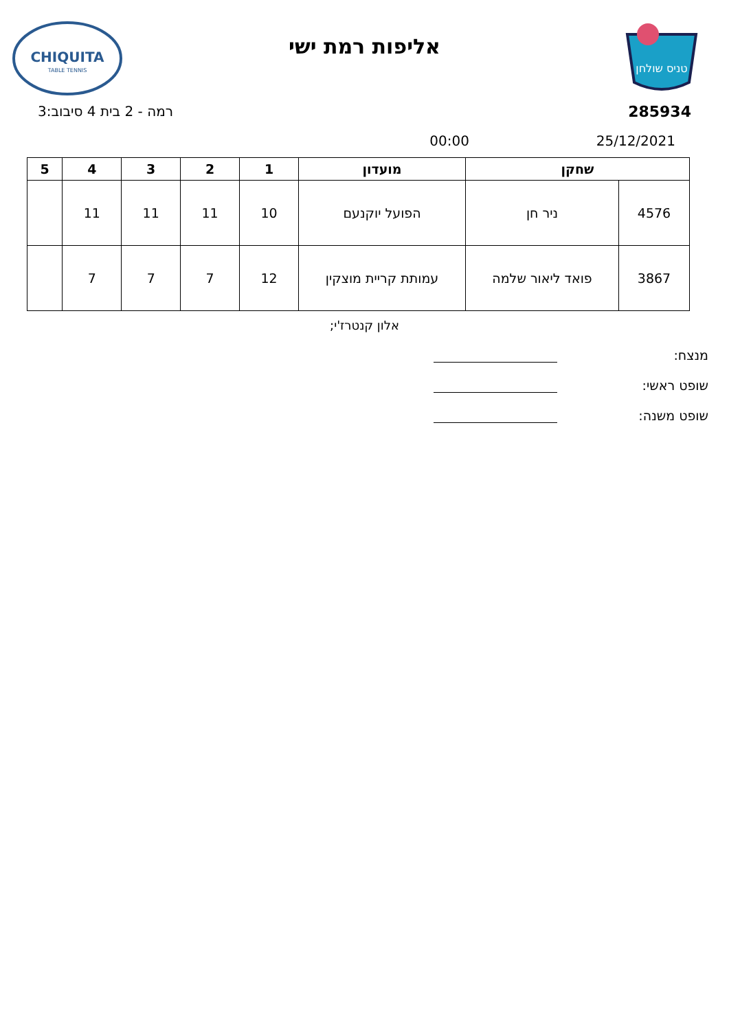טניס שולחן
אליפות רמת ישי
CHIQUITA
TABLE TENNIS
285934 רמה - 2 בית 4 סיבוב:3
25/12/2021 00:00
| שחקן | | מועדון | 1 | 2 | 3 | 4 | 5 |
| --- | --- | --- | --- | --- | --- | --- | --- |
| 4576 | ניר חן | הפועל יוקנעם | 10 | 11 | 11 | 11 | |
| 3867 | פואד ליאור שלמה | עמותת קריית מוצקין | 12 | 7 | 7 | 7 | |
אלון קנטרז'י;
מנצח:
שופט ראשי:
שופט משנה: